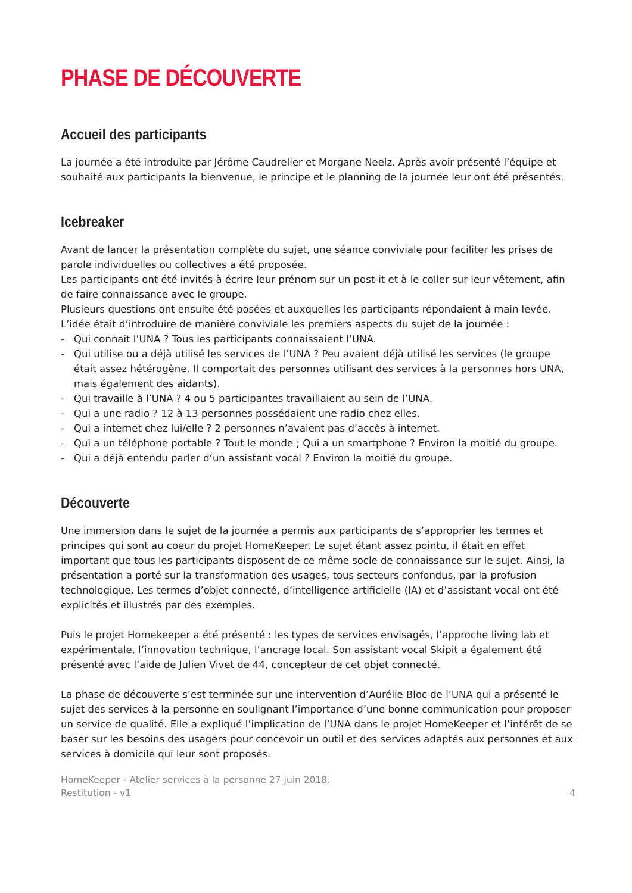PHASE DE DÉCOUVERTE
Accueil des participants
La journée a été introduite par Jérôme Caudrelier et Morgane Neelz. Après avoir présenté l’équipe et souhaité aux participants la bienvenue, le principe et le planning de la journée leur ont été présentés.
Icebreaker
Avant de lancer la présentation complète du sujet, une séance conviviale pour faciliter les prises de parole individuelles ou collectives a été proposée.
Les participants ont été invités à écrire leur prénom sur un post-it et à le coller sur leur vêtement, afin de faire connaissance avec le groupe.
Plusieurs questions ont ensuite été posées et auxquelles les participants répondaient à main levée.
L’idée était d’introduire de manière conviviale les premiers aspects du sujet de la journée :
- Qui connait l’UNA ? Tous les participants connaissaient l’UNA.
- Qui utilise ou a déjà utilisé les services de l’UNA ? Peu avaient déjà utilisé les services (le groupe était assez hétérogène. Il comportait des personnes utilisant des services à la personnes hors UNA, mais également des aidants).
- Qui travaille à l’UNA ? 4 ou 5 participantes travaillaient au sein de l’UNA.
- Qui a une radio ? 12 à 13 personnes possédaient une radio chez elles.
- Qui a internet chez lui/elle ? 2 personnes n’avaient pas d’accès à internet.
- Qui a un téléphone portable ? Tout le monde ; Qui a un smartphone ? Environ la moitié du groupe.
- Qui a déjà entendu parler d‘un assistant vocal ? Environ la moitié du groupe.
Découverte
Une immersion dans le sujet de la journée a permis aux participants de s’approprier les termes et principes qui sont au coeur du projet HomeKeeper. Le sujet étant assez pointu, il était en effet important que tous les participants disposent de ce même socle de connaissance sur le sujet. Ainsi, la présentation a porté sur la transformation des usages, tous secteurs confondus, par la profusion technologique. Les termes d’objet connecté, d’intelligence artificielle (IA) et d’assistant vocal ont été explicités et illustrés par des exemples.
Puis le projet Homekeeper a été présenté : les types de services envisagés, l’approche living lab et expérimentale, l’innovation technique, l’ancrage local. Son assistant vocal Skipit a également été présenté avec l’aide de Julien Vivet de 44, concepteur de cet objet connecté.
La phase de découverte s’est terminée sur une intervention d’Aurélie Bloc de l’UNA qui a présenté le sujet des services à la personne en soulignant l’importance d’une bonne communication pour proposer un service de qualité. Elle a expliqué l’implication de l’UNA dans le projet HomeKeeper et l’intérêt de se baser sur les besoins des usagers pour concevoir un outil et des services adaptés aux personnes et aux services à domicile qui leur sont proposés.
HomeKeeper - Atelier services à la personne 27 juin 2018.
Restitution - v1
4